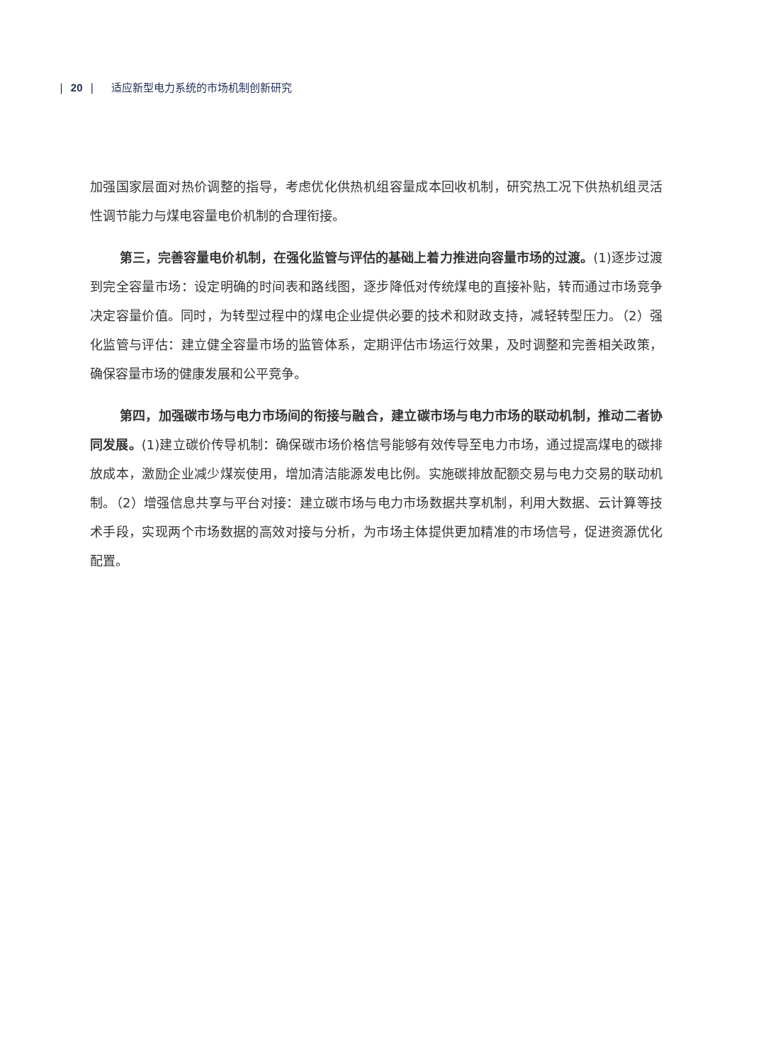| 20 | 适应新型电力系统的市场机制创新研究
加强国家层面对热价调整的指导，考虑优化供热机组容量成本回收机制，研究热工况下供热机组灵活性调节能力与煤电容量电价机制的合理衔接。
第三，完善容量电价机制，在强化监管与评估的基础上着力推进向容量市场的过渡。(1)逐步过渡到完全容量市场：设定明确的时间表和路线图，逐步降低对传统煤电的直接补贴，转而通过市场竞争决定容量价值。同时，为转型过程中的煤电企业提供必要的技术和财政支持，减轻转型压力。（2）强化监管与评估：建立健全容量市场的监管体系，定期评估市场运行效果，及时调整和完善相关政策，确保容量市场的健康发展和公平竞争。
第四，加强碳市场与电力市场间的衔接与融合，建立碳市场与电力市场的联动机制，推动二者协同发展。(1)建立碳价传导机制：确保碳市场价格信号能够有效传导至电力市场，通过提高煤电的碳排放成本，激励企业减少煤炭使用，增加清洁能源发电比例。实施碳排放配额交易与电力交易的联动机制。（2）增强信息共享与平台对接：建立碳市场与电力市场数据共享机制，利用大数据、云计算等技术手段，实现两个市场数据的高效对接与分析，为市场主体提供更加精准的市场信号，促进资源优化配置。